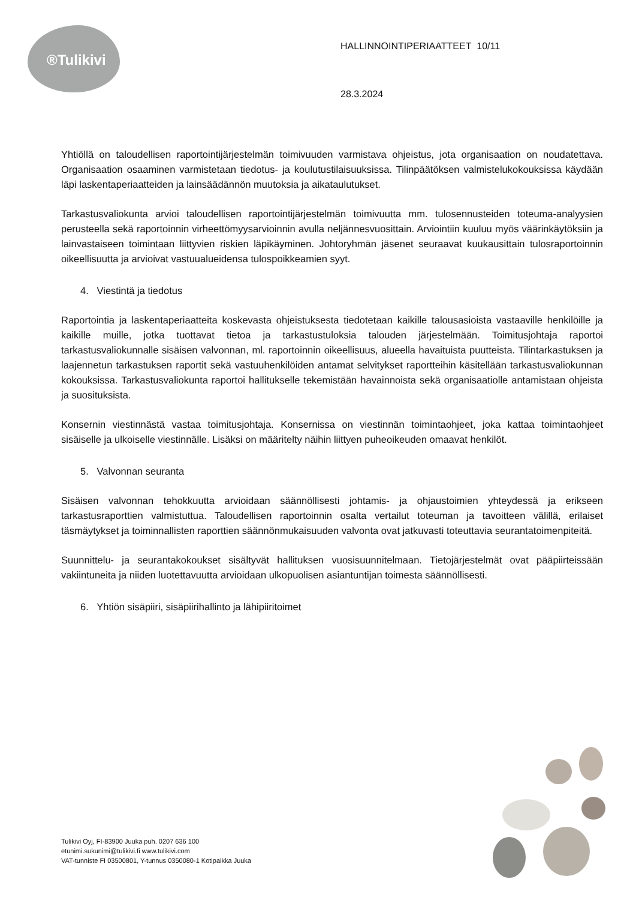®Tulikivi
HALLINNOINTIPERIAATTEET 10/11
28.3.2024
Yhtiöllä on taloudellisen raportointijärjestelmän toimivuuden varmistava ohjeistus, jota organisaation on noudatettava. Organisaation osaaminen varmistetaan tiedotus- ja koulutustilaisuuksissa. Tilinpäätöksen valmistelukokouksissa käydään läpi laskentaperiaatteiden ja lainsäädännön muutoksia ja aikataulutukset.
Tarkastusvaliokunta arvioi taloudellisen raportointijärjestelmän toimivuutta mm. tulosennusteiden toteuma-analyysien perusteella sekä raportoinnin virheettömyysarvioinnin avulla neljännesvuosittain. Arviointiin kuuluu myös väärinkäytöksiin ja lainvastaiseen toimintaan liittyvien riskien läpikäyminen. Johtoryhmän jäsenet seuraavat kuukausittain tulosraportoinnin oikeellisuutta ja arvioivat vastuualueidensa tulospoikkeamien syyt.
4. Viestintä ja tiedotus
Raportointia ja laskentaperiaatteita koskevasta ohjeistuksesta tiedotetaan kaikille talousasioista vastaaville henkilöille ja kaikille muille, jotka tuottavat tietoa ja tarkastustuloksia talouden järjestelmään. Toimitusjohtaja raportoi tarkastusvaliokunnalle sisäisen valvonnan, ml. raportoinnin oikeellisuus, alueella havaituista puutteista. Tilintarkastuksen ja laajennetun tarkastuksen raportit sekä vastuuhenkilöiden antamat selvitykset raportteihin käsitellään tarkastusvaliokunnan kokouksissa. Tarkastusvaliokunta raportoi hallitukselle tekemistään havainnoista sekä organisaatiolle antamistaan ohjeista ja suosituksista.
Konsernin viestinnästä vastaa toimitusjohtaja. Konsernissa on viestinnän toimintaohjeet, joka kattaa toimintaohjeet sisäiselle ja ulkoiselle viestinnälle. Lisäksi on määritelty näihin liittyen puheoikeuden omaavat henkilöt.
5. Valvonnan seuranta
Sisäisen valvonnan tehokkuutta arvioidaan säännöllisesti johtamis- ja ohjaustoimien yhteydessä ja erikseen tarkastusraporttien valmistuttua. Taloudellisen raportoinnin osalta vertailut toteuman ja tavoitteen välillä, erilaiset täsmäytykset ja toiminnallisten raporttien säännönmukaisuuden valvonta ovat jatkuvasti toteuttavia seurantatoimenpiteitä.
Suunnittelu- ja seurantakokoukset sisältyvät hallituksen vuosisuunnitelmaan. Tietojärjestelmät ovat pääpiirteissään vakiintuneita ja niiden luotettavuutta arvioidaan ulkopuolisen asiantuntijan toimesta säännöllisesti.
6. Yhtiön sisäpiiri, sisäpiirihallinto ja lähipiiritoimet
Tulikivi Oyj, FI-83900 Juuka puh. 0207 636 100
etunimi.sukunimi@tulikivi.fi www.tulikivi.com
VAT-tunniste FI 03500801, Y-tunnus 0350080-1 Kotipaikka Juuka